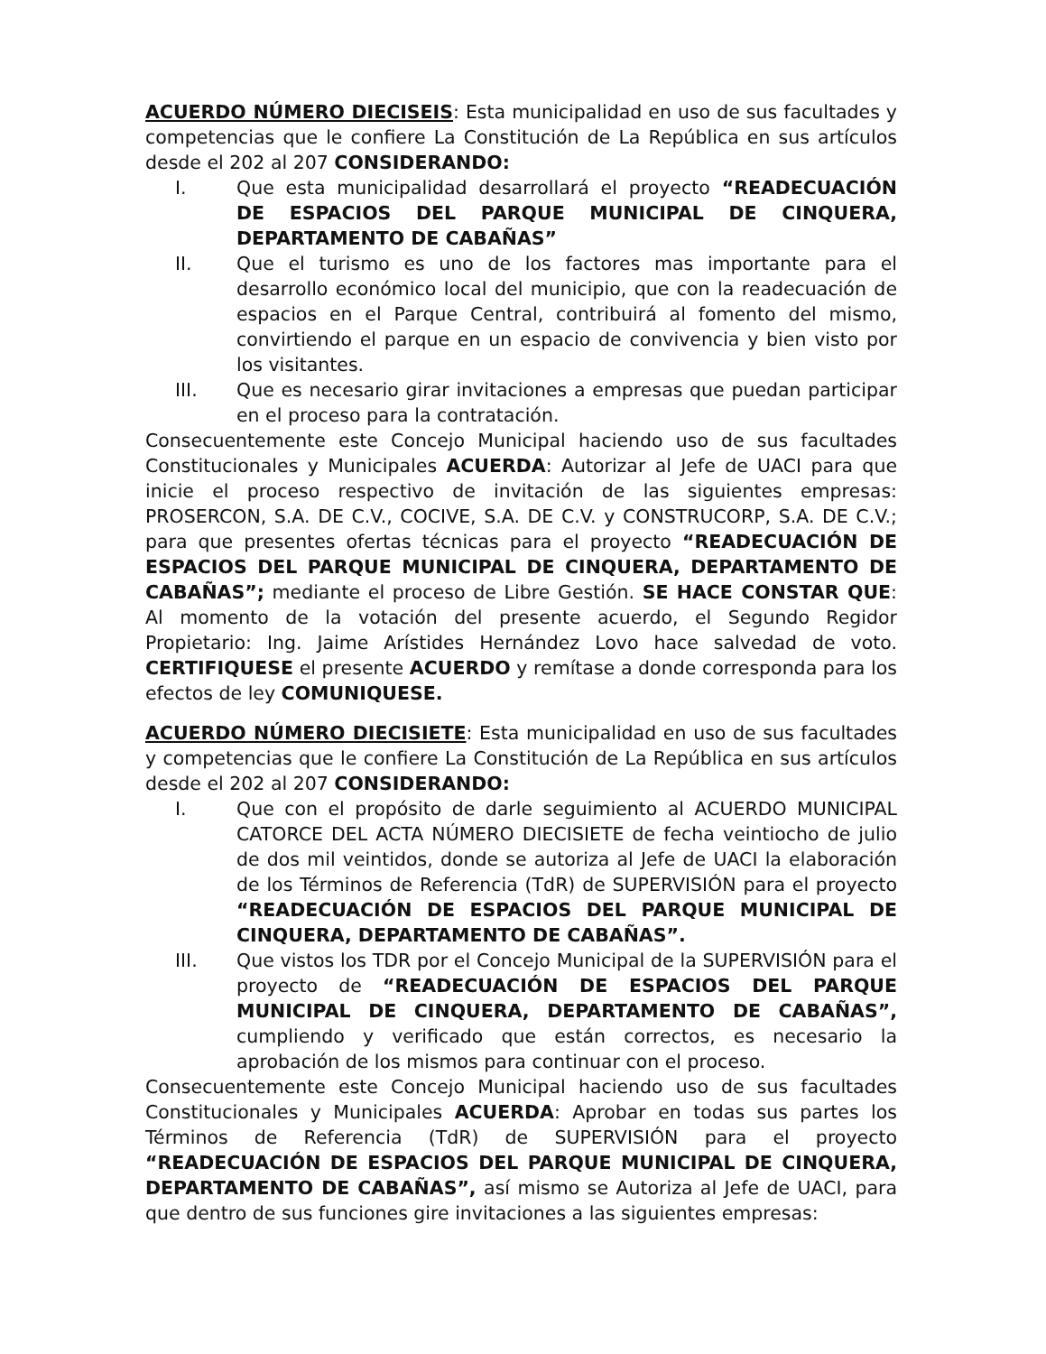ACUERDO NÚMERO DIECISEIS: Esta municipalidad en uso de sus facultades y competencias que le confiere La Constitución de La República en sus artículos desde el 202 al 207 CONSIDERANDO:
I. Que esta municipalidad desarrollará el proyecto “READECUACIÓN DE ESPACIOS DEL PARQUE MUNICIPAL DE CINQUERA, DEPARTAMENTO DE CABAÑAS”
II. Que el turismo es uno de los factores mas importante para el desarrollo económico local del municipio, que con la readecuación de espacios en el Parque Central, contribuirá al fomento del mismo, convirtiendo el parque en un espacio de convivencia y bien visto por los visitantes.
III. Que es necesario girar invitaciones a empresas que puedan participar en el proceso para la contratación.
Consecuentemente este Concejo Municipal haciendo uso de sus facultades Constitucionales y Municipales ACUERDA: Autorizar al Jefe de UACI para que inicie el proceso respectivo de invitación de las siguientes empresas: PROSERCON, S.A. DE C.V., COCIVE, S.A. DE C.V. y CONSTRUCORP, S.A. DE C.V.; para que presentes ofertas técnicas para el proyecto “READECUACIÓN DE ESPACIOS DEL PARQUE MUNICIPAL DE CINQUERA, DEPARTAMENTO DE CABAÑAS”; mediante el proceso de Libre Gestión. SE HACE CONSTAR QUE: Al momento de la votación del presente acuerdo, el Segundo Regidor Propietario: Ing. Jaime Arístides Hernández Lovo hace salvedad de voto. CERTIFIQUESE el presente ACUERDO y remítase a donde corresponda para los efectos de ley COMUNIQUESE.
ACUERDO NÚMERO DIECISIETE: Esta municipalidad en uso de sus facultades y competencias que le confiere La Constitución de La República en sus artículos desde el 202 al 207 CONSIDERANDO:
I. Que con el propósito de darle seguimiento al ACUERDO MUNICIPAL CATORCE DEL ACTA NÚMERO DIECISIETE de fecha veintiocho de julio de dos mil veintidos, donde se autoriza al Jefe de UACI la elaboración de los Términos de Referencia (TdR) de SUPERVISIÓN para el proyecto “READECUACIÓN DE ESPACIOS DEL PARQUE MUNICIPAL DE CINQUERA, DEPARTAMENTO DE CABAÑAS”.
III. Que vistos los TDR por el Concejo Municipal de la SUPERVISIÓN para el proyecto de “READECUACIÓN DE ESPACIOS DEL PARQUE MUNICIPAL DE CINQUERA, DEPARTAMENTO DE CABAÑAS”, cumpliendo y verificado que están correctos, es necesario la aprobación de los mismos para continuar con el proceso.
Consecuentemente este Concejo Municipal haciendo uso de sus facultades Constitucionales y Municipales ACUERDA: Aprobar en todas sus partes los Términos de Referencia (TdR) de SUPERVISIÓN para el proyecto “READECUACIÓN DE ESPACIOS DEL PARQUE MUNICIPAL DE CINQUERA, DEPARTAMENTO DE CABAÑAS”, así mismo se Autoriza al Jefe de UACI, para que dentro de sus funciones gire invitaciones a las siguientes empresas: